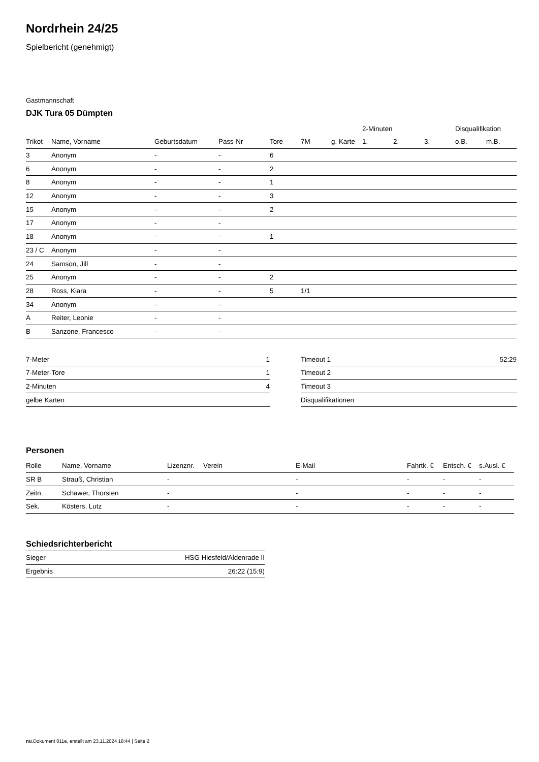Nordrhein 24/25
Spielbericht (genehmigt)
Gastmannschaft
DJK Tura 05 Dümpten
| | | | | | | | 2-Minuten | | | Disqualifikation | |
| --- | --- | --- | --- | --- | --- | --- | --- | --- | --- | --- | --- |
| Trikot | Name, Vorname | Geburtsdatum | Pass-Nr | Tore | 7M | g. Karte | 1. | 2. | 3. | o.B. | m.B. |
| 3 | Anonym | - | - | 6 | | | | | | | |
| 6 | Anonym | - | - | 2 | | | | | | | |
| 8 | Anonym | - | - | 1 | | | | | | | |
| 12 | Anonym | - | - | 3 | | | | | | | |
| 15 | Anonym | - | - | 2 | | | | | | | |
| 17 | Anonym | - | - | | | | | | | | |
| 18 | Anonym | - | - | 1 | | | | | | | |
| 23 / C | Anonym | - | - | | | | | | | | |
| 24 | Samson, Jill | - | - | | | | | | | | |
| 25 | Anonym | - | - | 2 | | | | | | | |
| 28 | Ross, Kiara | - | - | 5 | 1/1 | | | | | | |
| 34 | Anonym | - | - | | | | | | | | |
| A | Reiter, Leonie | - | - | | | | | | | | |
| B | Sanzone, Francesco | - | - | | | | | | | | |
| 7-Meter | 1 |
| 7-Meter-Tore | 1 |
| 2-Minuten | 4 |
| gelbe Karten | |
| Timeout 1 | 52:29 |
| Timeout 2 | |
| Timeout 3 | |
| Disqualifikationen | |
Personen
| Rolle | Name, Vorname | Lizenznr. | Verein | E-Mail | Fahrtk. € | Entsch. € | s.Ausl. € |
| --- | --- | --- | --- | --- | --- | --- | --- |
| SR B | Strauß, Christian | - | | - | - | - | - |
| Zeitn. | Schawer, Thorsten | - | | - | - | - | - |
| Sek. | Kösters, Lutz | - | | - | - | - | - |
Schiedsrichterbericht
| Sieger | HSG Hiesfeld/Aldenrade II |
| Ergebnis | 26:22 (15:9) |
nu.Dokument 011e, erstellt am 23.11.2024 18:44 | Seite 2